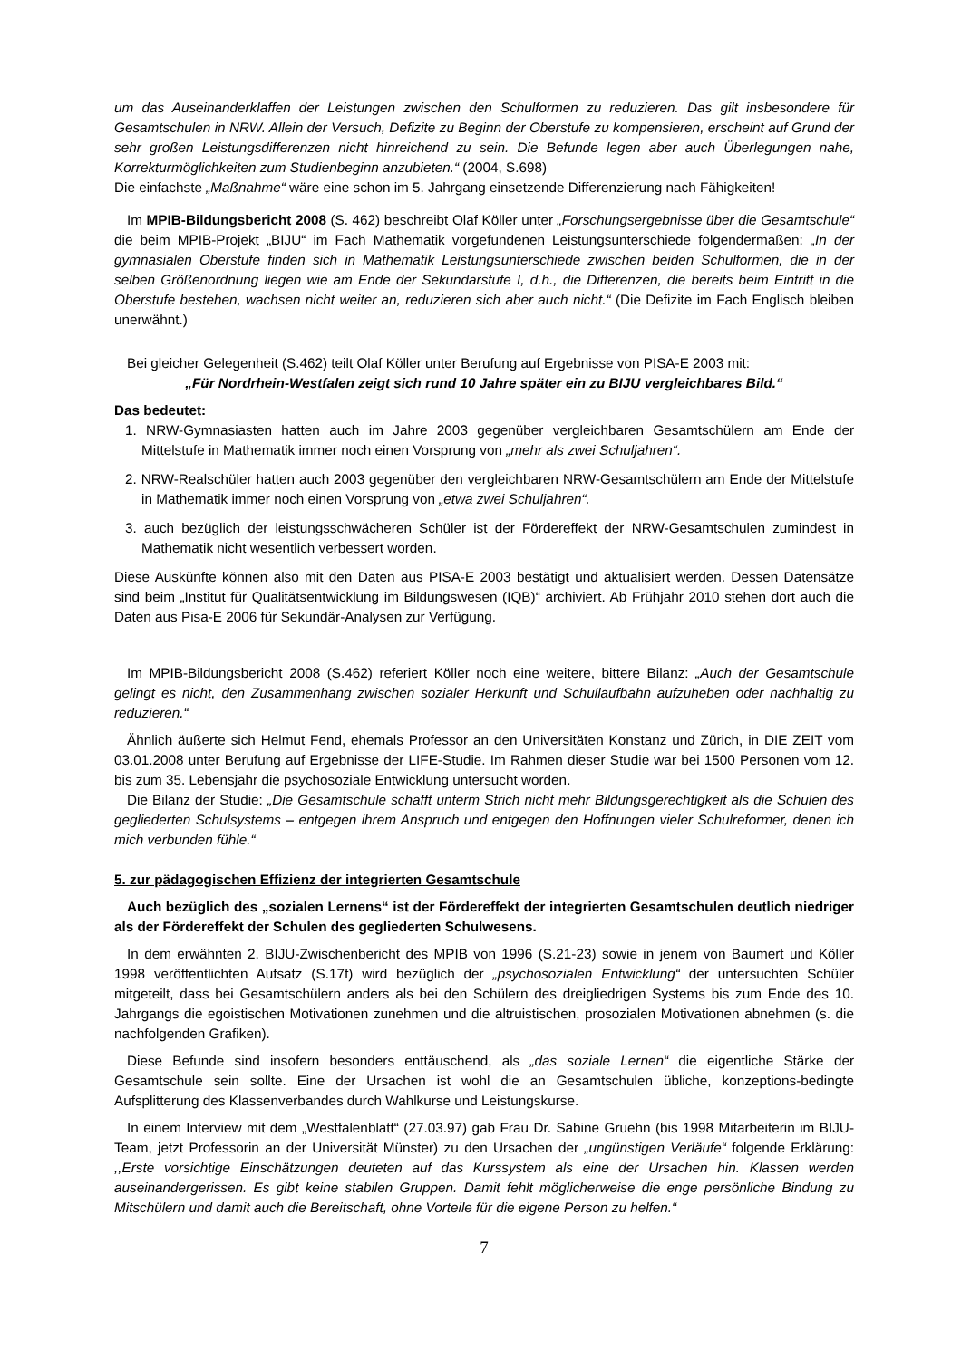um das Auseinanderklaffen der Leistungen zwischen den Schulformen zu reduzieren. Das gilt insbesondere für Gesamtschulen in NRW. Allein der Versuch, Defizite zu Beginn der Oberstufe zu kompensieren, erscheint auf Grund der sehr großen Leistungsdifferenzen nicht hinreichend zu sein. Die Befunde legen aber auch Überlegungen nahe, Korrekturmöglichkeiten zum Studienbeginn anzubieten.“ (2004, S.698)
Die einfachste „Maßnahme“ wäre eine schon im 5. Jahrgang einsetzende Differenzierung nach Fähigkeiten!
Im MPIB-Bildungsbericht 2008 (S. 462) beschreibt Olaf Köller unter „Forschungsergebnisse über die Gesamtschule“ die beim MPIB-Projekt „BIJU“ im Fach Mathematik vorgefundenen Leistungsunterschiede folgendermaßen: „In der gymnasialen Oberstufe finden sich in Mathematik Leistungsunterschiede zwischen beiden Schulformen, die in der selben Größenordnung liegen wie am Ende der Sekundarstufe I, d.h., die Differenzen, die bereits beim Eintritt in die Oberstufe bestehen, wachsen nicht weiter an, reduzieren sich aber auch nicht.“ (Die Defizite im Fach Englisch bleiben unerwähnt.)
Bei gleicher Gelegenheit (S.462) teilt Olaf Köller unter Berufung auf Ergebnisse von PISA-E 2003 mit:
„Für Nordrhein-Westfalen zeigt sich rund 10 Jahre später ein zu BIJU vergleichbares Bild.“
Das bedeutet:
1. NRW-Gymnasiasten hatten auch im Jahre 2003 gegenüber vergleichbaren Gesamtschülern am Ende der Mittelstufe in Mathematik immer noch einen Vorsprung von „mehr als zwei Schuljahren“.
2. NRW-Realschüler hatten auch 2003 gegenüber den vergleichbaren NRW-Gesamtschülern am Ende der Mittelstufe in Mathematik immer noch einen Vorsprung von „etwa zwei Schuljahren“.
3. auch bezüglich der leistungsschwächeren Schüler ist der Fördereffekt der NRW-Gesamtschulen zumindest in Mathematik nicht wesentlich verbessert worden.
Diese Auskünfte können also mit den Daten aus PISA-E 2003 bestätigt und aktualisiert werden. Dessen Datensätze sind beim „Institut für Qualitätsentwicklung im Bildungswesen (IQB)“ archiviert. Ab Frühjahr 2010 stehen dort auch die Daten aus Pisa-E 2006 für Sekundär-Analysen zur Verfügung.
Im MPIB-Bildungsbericht 2008 (S.462) referiert Köller noch eine weitere, bittere Bilanz: „Auch der Gesamtschule gelingt es nicht, den Zusammenhang zwischen sozialer Herkunft und Schullaufbahn aufzuheben oder nachhaltig zu reduzieren.“
Ähnlich äußerte sich Helmut Fend, ehemals Professor an den Universitäten Konstanz und Zürich, in DIE ZEIT vom 03.01.2008 unter Berufung auf Ergebnisse der LIFE-Studie. Im Rahmen dieser Studie war bei 1500 Personen vom 12. bis zum 35. Lebensjahr die psychosoziale Entwicklung untersucht worden.
Die Bilanz der Studie: „Die Gesamtschule schafft unterm Strich nicht mehr Bildungsgerechtigkeit als die Schulen des gegliederten Schulsystems – entgegen ihrem Anspruch und entgegen den Hoffnungen vieler Schulreformer, denen ich mich verbunden fühle.“
5. zur pädagogischen Effizienz der integrierten Gesamtschule
Auch bezüglich des „sozialen Lernens“ ist der Fördereffekt der integrierten Gesamtschulen deutlich niedriger als der Fördereffekt der Schulen des gegliederten Schulwesens.
In dem erwähnten 2. BIJU-Zwischenbericht des MPIB von 1996 (S.21-23) sowie in jenem von Baumert und Köller 1998 veröffentlichten Aufsatz (S.17f) wird bezüglich der „psychosozialen Entwicklung“ der untersuchten Schüler mitgeteilt, dass bei Gesamtschülern anders als bei den Schülern des dreigliedrigen Systems bis zum Ende des 10. Jahrgangs die egoistischen Motivationen zunehmen und die altruistischen, prosozialen Motivationen abnehmen (s. die nachfolgenden Grafiken).
Diese Befunde sind insofern besonders enttäuschend, als „das soziale Lernen“ die eigentliche Stärke der Gesamtschule sein sollte. Eine der Ursachen ist wohl die an Gesamtschulen übliche, konzeptions-bedingte Aufsplitterung des Klassenverbandes durch Wahlkurse und Leistungskurse.
In einem Interview mit dem „Westfalenblatt“ (27.03.97) gab Frau Dr. Sabine Gruehn (bis 1998 Mitarbeiterin im BIJU-Team, jetzt Professorin an der Universität Münster) zu den Ursachen der „ungünstigen Verläufe“ folgende Erklärung: ,,Erste vorsichtige Einschätzungen deuteten auf das Kurssystem als eine der Ursachen hin. Klassen werden auseinandergerissen. Es gibt keine stabilen Gruppen. Damit fehlt möglicherweise die enge persönliche Bindung zu Mitschülern und damit auch die Bereitschaft, ohne Vorteile für die eigene Person zu helfen.“
7